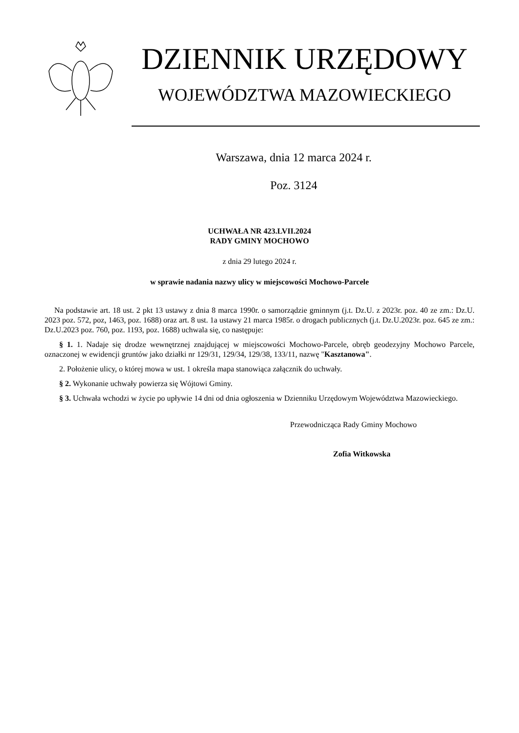DZIENNIK URZĘDOWY
WOJEWÓDZTWA MAZOWIECKIEGO
Warszawa, dnia 12 marca 2024 r.
Poz. 3124
UCHWAŁA NR 423.LVII.2024
RADY GMINY MOCHOWO
z dnia 29 lutego 2024 r.
w sprawie nadania nazwy ulicy w miejscowości Mochowo-Parcele
Na podstawie art. 18 ust. 2 pkt 13 ustawy z dnia 8 marca 1990r. o samorządzie gminnym (j.t. Dz.U. z 2023r. poz. 40 ze zm.: Dz.U. 2023 poz. 572, poz, 1463, poz. 1688) oraz art. 8 ust. 1a ustawy 21 marca 1985r. o drogach publicznych (j.t. Dz.U.2023r. poz. 645 ze zm.: Dz.U.2023 poz. 760, poz. 1193, poz. 1688) uchwala się, co następuje:
§ 1. 1. Nadaje się drodze wewnętrznej znajdującej w miejscowości Mochowo-Parcele, obręb geodezyjny Mochowo Parcele, oznaczonej w ewidencji gruntów jako działki nr 129/31, 129/34, 129/38, 133/11, nazwę "Kasztanowa".
2. Położenie ulicy, o której mowa w ust. 1 określa mapa stanowiąca załącznik do uchwały.
§ 2. Wykonanie uchwały powierza się Wójtowi Gminy.
§ 3. Uchwała wchodzi w życie po upływie 14 dni od dnia ogłoszenia w Dzienniku Urzędowym Województwa Mazowieckiego.
Przewodnicząca Rady Gminy Mochowo
Zofia Witkowska